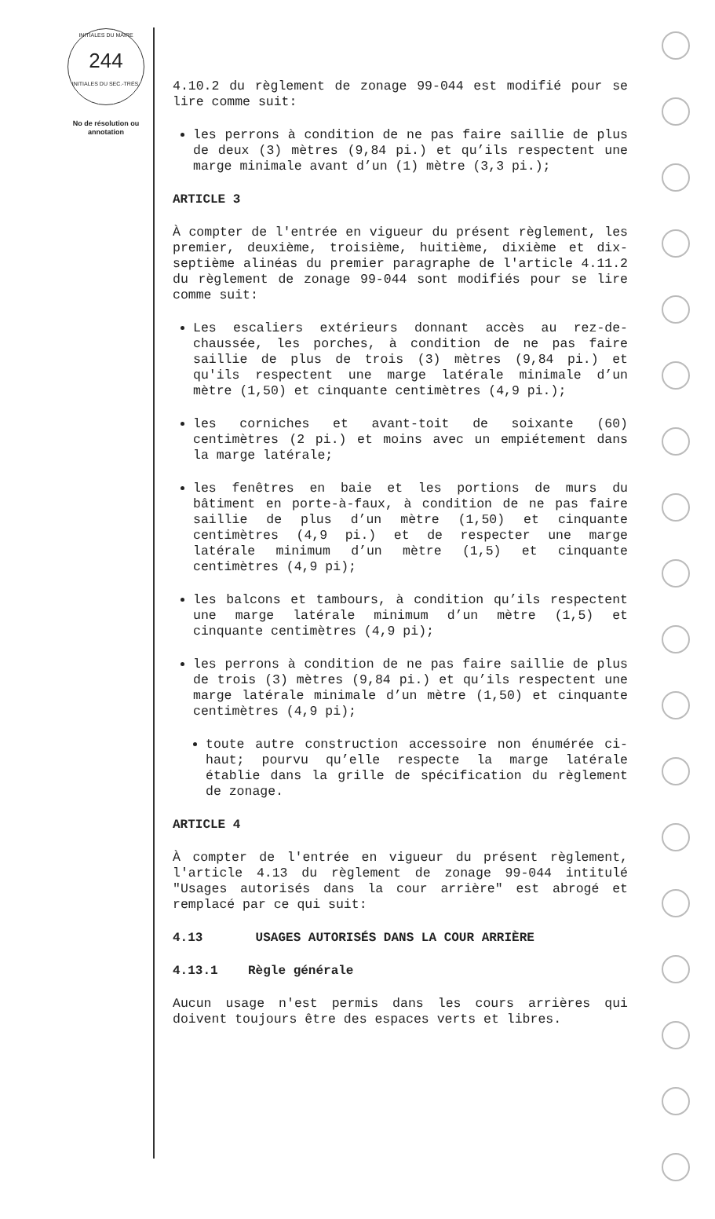INITIALES DU MAIRE
244
INITIALES DU SEC.-TRÉS.
No de résolution ou annotation
4.10.2 du règlement de zonage 99-044 est modifié pour se lire comme suit:
les perrons à condition de ne pas faire saillie de plus de deux (3) mètres (9,84 pi.) et qu’ils respectent une marge minimale avant d’un (1) mètre (3,3 pi.);
ARTICLE 3
À compter de l'entrée en vigueur du présent règlement, les premier, deuxième, troisième, huitième, dixième et dix-septième alinéas du premier paragraphe de l'article 4.11.2 du règlement de zonage 99-044 sont modifiés pour se lire comme suit:
Les escaliers extérieurs donnant accès au rez-de-chaussée, les porches, à condition de ne pas faire saillie de plus de trois (3) mètres (9,84 pi.) et qu'ils respectent une marge latérale minimale d’un mètre (1,50) et cinquante centimètres (4,9 pi.);
les corniches et avant-toit de soixante (60) centimètres (2 pi.) et moins avec un empiétement dans la marge latérale;
les fenêtres en baie et les portions de murs du bâtiment en porte-à-faux, à condition de ne pas faire saillie de plus d’un mètre (1,50) et cinquante centimètres (4,9 pi.) et de respecter une marge latérale minimum d’un mètre (1,5) et cinquante centimètres (4,9 pi);
les balcons et tambours, à condition qu’ils respectent une marge latérale minimum d’un mètre (1,5) et cinquante centimètres (4,9 pi);
les perrons à condition de ne pas faire saillie de plus de trois (3) mètres (9,84 pi.) et qu’ils respectent une marge latérale minimale d’un mètre (1,50) et cinquante centimètres (4,9 pi);
toute autre construction accessoire non énumérée ci-haut; pourvu qu’elle respecte la marge latérale établie dans la grille de spécification du règlement de zonage.
ARTICLE 4
À compter de l'entrée en vigueur du présent règlement, l'article 4.13 du règlement de zonage 99-044 intitulé "Usages autorisés dans la cour arrière" est abrogé et remplacé par ce qui suit:
4.13 USAGES AUTORISÉS DANS LA COUR ARRIÈRE
4.13.1 Règle générale
Aucun usage n'est permis dans les cours arrières qui doivent toujours être des espaces verts et libres.